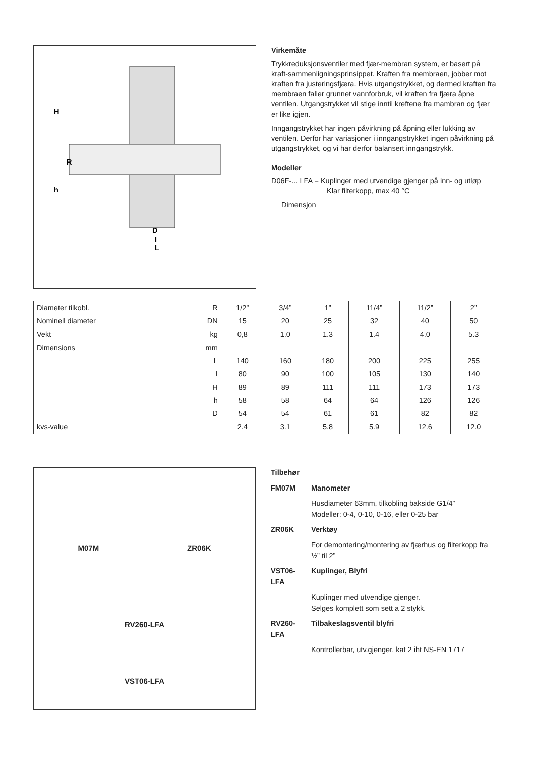H
R
h
D
I
L
Virkemåte
Trykkreduksjonsventiler med fjær-membran system, er basert på kraft-sammenligningsprinsippet. Kraften fra membraen, jobber mot kraften fra justeringsfjæra. Hvis utgangstrykket, og dermed kraften fra membraen faller grunnet vannforbruk, vil kraften fra fjæra åpne ventilen. Utgangstrykket vil stige inntil kreftene fra mambran og fjær er like igjen.
Inngangstrykket har ingen påvirkning på åpning eller lukking av ventilen. Derfor har variasjoner i inngangstrykket ingen påvirkning på utgangstrykket, og vi har derfor balansert inngangstrykk.
Modeller
D06F-... LFA = Kuplinger med utvendige gjenger på inn- og utløp
Klar filterkopp, max 40 °C
Dimensjon
| Diameter tilkobl. | R | 1/2” | 3/4” | 1” | 11/4” | 11/2” | 2” |
| Nominell diameter | DN | 15 | 20 | 25 | 32 | 40 | 50 |
| Vekt | kg | 0,8 | 1.0 | 1.3 | 1.4 | 4.0 | 5.3 |
| Dimensions | mm | | | | | | |
| | L | 140 | 160 | 180 | 200 | 225 | 255 |
| | I | 80 | 90 | 100 | 105 | 130 | 140 |
| | H | 89 | 89 | 111 | 111 | 173 | 173 |
| | h | 58 | 58 | 64 | 64 | 126 | 126 |
| | D | 54 | 54 | 61 | 61 | 82 | 82 |
| kvs-value | | 2.4 | 3.1 | 5.8 | 5.9 | 12.6 | 12.0 |
M07M ZR06K
RV260-LFA
VST06-LFA
Tilbehør
| FM07M | Manometer |
| | Husdiameter 63mm, tilkobling bakside G1/4” Modeller: 0-4, 0-10, 0-16, eller 0-25 bar |
| ZR06K | Verktøy |
| | For demontering/montering av fjærhus og filterkopp fra ½” til 2” |
| VST06-LFA | Kuplinger, Blyfri |
| | Kuplinger med utvendige gjenger. Selges komplett som sett a 2 stykk. |
| RV260-LFA | Tilbakeslagsventil blyfri |
| | Kontrollerbar, utv.gjenger, kat 2 iht NS-EN 1717 |